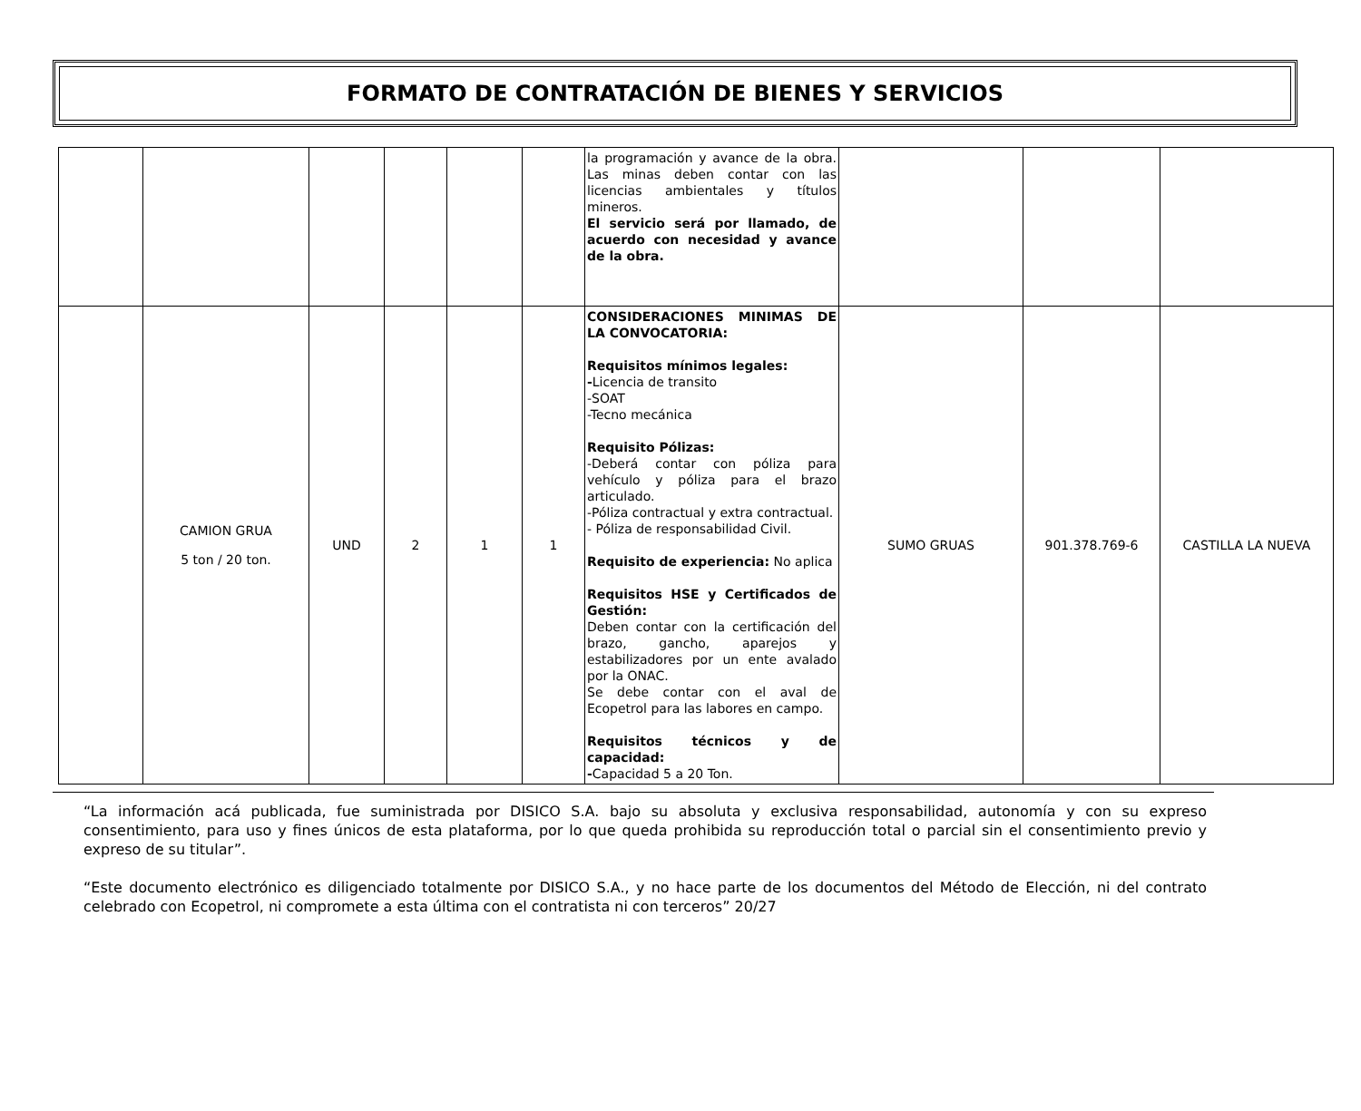FORMATO DE CONTRATACIÓN DE BIENES Y SERVICIOS
| | | | | | | la programación y avance de la obra. Las minas deben contar con las licencias ambientales y títulos mineros. El servicio será por llamado, de acuerdo con necesidad y avance de la obra. | | | |
| | CAMION GRUA 5 ton / 20 ton. | UND | 2 | 1 | 1 | CONSIDERACIONES MINIMAS DE LA CONVOCATORIA: Requisitos mínimos legales: - Licencia de transito -SOAT -Tecno mecánica Requisito Pólizas: -Deberá contar con póliza para vehículo y póliza para el brazo articulado. -Póliza contractual y extra contractual. - Póliza de responsabilidad Civil. Requisito de experiencia: No aplica Requisitos HSE y Certificados de Gestión: Deben contar con la certificación del brazo, gancho, aparejos y estabilizadores por un ente avalado por la ONAC. Se debe contar con el aval de Ecopetrol para las labores en campo. Requisitos técnicos y de capacidad: - Capacidad 5 a 20 Ton. | SUMO GRUAS | 901.378.769-6 | CASTILLA LA NUEVA |
“La información acá publicada, fue suministrada por DISICO S.A. bajo su absoluta y exclusiva responsabilidad, autonomía y con su expreso consentimiento, para uso y fines únicos de esta plataforma, por lo que queda prohibida su reproducción total o parcial sin el consentimiento previo y expreso de su titular”.
“Este documento electrónico es diligenciado totalmente por DISICO S.A., y no hace parte de los documentos del Método de Elección, ni del contrato celebrado con Ecopetrol, ni compromete a esta última con el contratista ni con terceros” 20/27